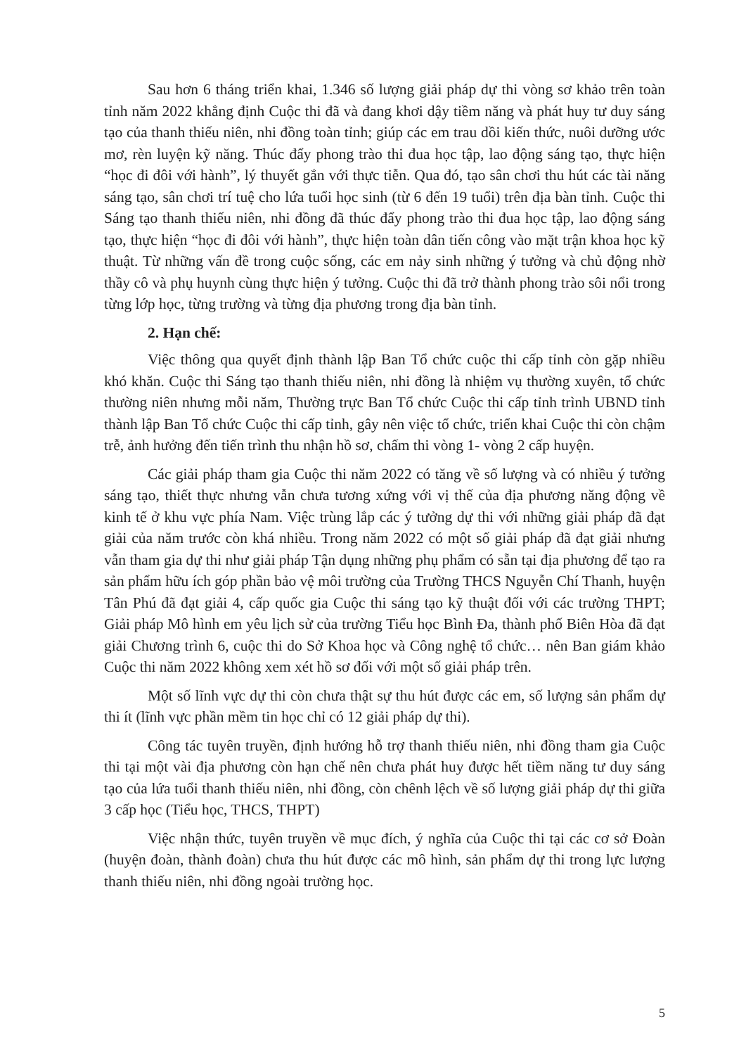Sau hơn 6 tháng triển khai, 1.346 số lượng giải pháp dự thi vòng sơ khảo trên toàn tỉnh năm 2022 khẳng định Cuộc thi đã và đang khơi dậy tiềm năng và phát huy tư duy sáng tạo của thanh thiếu niên, nhi đồng toàn tỉnh; giúp các em trau dồi kiến thức, nuôi dưỡng ước mơ, rèn luyện kỹ năng. Thúc đẩy phong trào thi đua học tập, lao động sáng tạo, thực hiện “học đi đôi với hành”, lý thuyết gắn với thực tiễn. Qua đó, tạo sân chơi thu hút các tài năng sáng tạo, sân chơi trí tuệ cho lứa tuổi học sinh (từ 6 đến 19 tuổi) trên địa bàn tỉnh. Cuộc thi Sáng tạo thanh thiếu niên, nhi đồng đã thúc đẩy phong trào thi đua học tập, lao động sáng tạo, thực hiện “học đi đôi với hành”, thực hiện toàn dân tiến công vào mặt trận khoa học kỹ thuật. Từ những vấn đề trong cuộc sống, các em nảy sinh những ý tưởng và chủ động nhờ thầy cô và phụ huynh cùng thực hiện ý tưởng. Cuộc thi đã trở thành phong trào sôi nổi trong từng lớp học, từng trường và từng địa phương trong địa bàn tỉnh.
2. Hạn chế:
Việc thông qua quyết định thành lập Ban Tổ chức cuộc thi cấp tỉnh còn gặp nhiều khó khăn. Cuộc thi Sáng tạo thanh thiếu niên, nhi đồng là nhiệm vụ thường xuyên, tổ chức thường niên nhưng mỗi năm, Thường trực Ban Tổ chức Cuộc thi cấp tỉnh trình UBND tỉnh thành lập Ban Tổ chức Cuộc thi cấp tỉnh, gây nên việc tổ chức, triển khai Cuộc thi còn chậm trễ, ảnh hưởng đến tiến trình thu nhận hồ sơ, chấm thi vòng 1- vòng 2 cấp huyện.
Các giải pháp tham gia Cuộc thi năm 2022 có tăng về số lượng và có nhiều ý tưởng sáng tạo, thiết thực nhưng vẫn chưa tương xứng với vị thế của địa phương năng động về kinh tế ở khu vực phía Nam. Việc trùng lắp các ý tưởng dự thi với những giải pháp đã đạt giải của năm trước còn khá nhiều. Trong năm 2022 có một số giải pháp đã đạt giải nhưng vẫn tham gia dự thi như giải pháp Tận dụng những phụ phẩm có sẵn tại địa phương để tạo ra sản phẩm hữu ích góp phần bảo vệ môi trường của Trường THCS Nguyễn Chí Thanh, huyện Tân Phú đã đạt giải 4, cấp quốc gia Cuộc thi sáng tạo kỹ thuật đối với các trường THPT; Giải pháp Mô hình em yêu lịch sử của trường Tiểu học Bình Đa, thành phố Biên Hòa đã đạt giải Chương trình 6, cuộc thi do Sở Khoa học và Công nghệ tổ chức… nên Ban giám khảo Cuộc thi năm 2022 không xem xét hồ sơ đối với một số giải pháp trên.
Một số lĩnh vực dự thi còn chưa thật sự thu hút được các em, số lượng sản phẩm dự thi ít (lĩnh vực phần mềm tin học chỉ có 12 giải pháp dự thi).
Công tác tuyên truyền, định hướng hỗ trợ thanh thiếu niên, nhi đồng tham gia Cuộc thi tại một vài địa phương còn hạn chế nên chưa phát huy được hết tiềm năng tư duy sáng tạo của lứa tuổi thanh thiếu niên, nhi đồng, còn chênh lệch về số lượng giải pháp dự thi giữa 3 cấp học (Tiểu học, THCS, THPT)
Việc nhận thức, tuyên truyền về mục đích, ý nghĩa của Cuộc thi tại các cơ sở Đoàn (huyện đoàn, thành đoàn) chưa thu hút được các mô hình, sản phẩm dự thi trong lực lượng thanh thiếu niên, nhi đồng ngoài trường học.
5